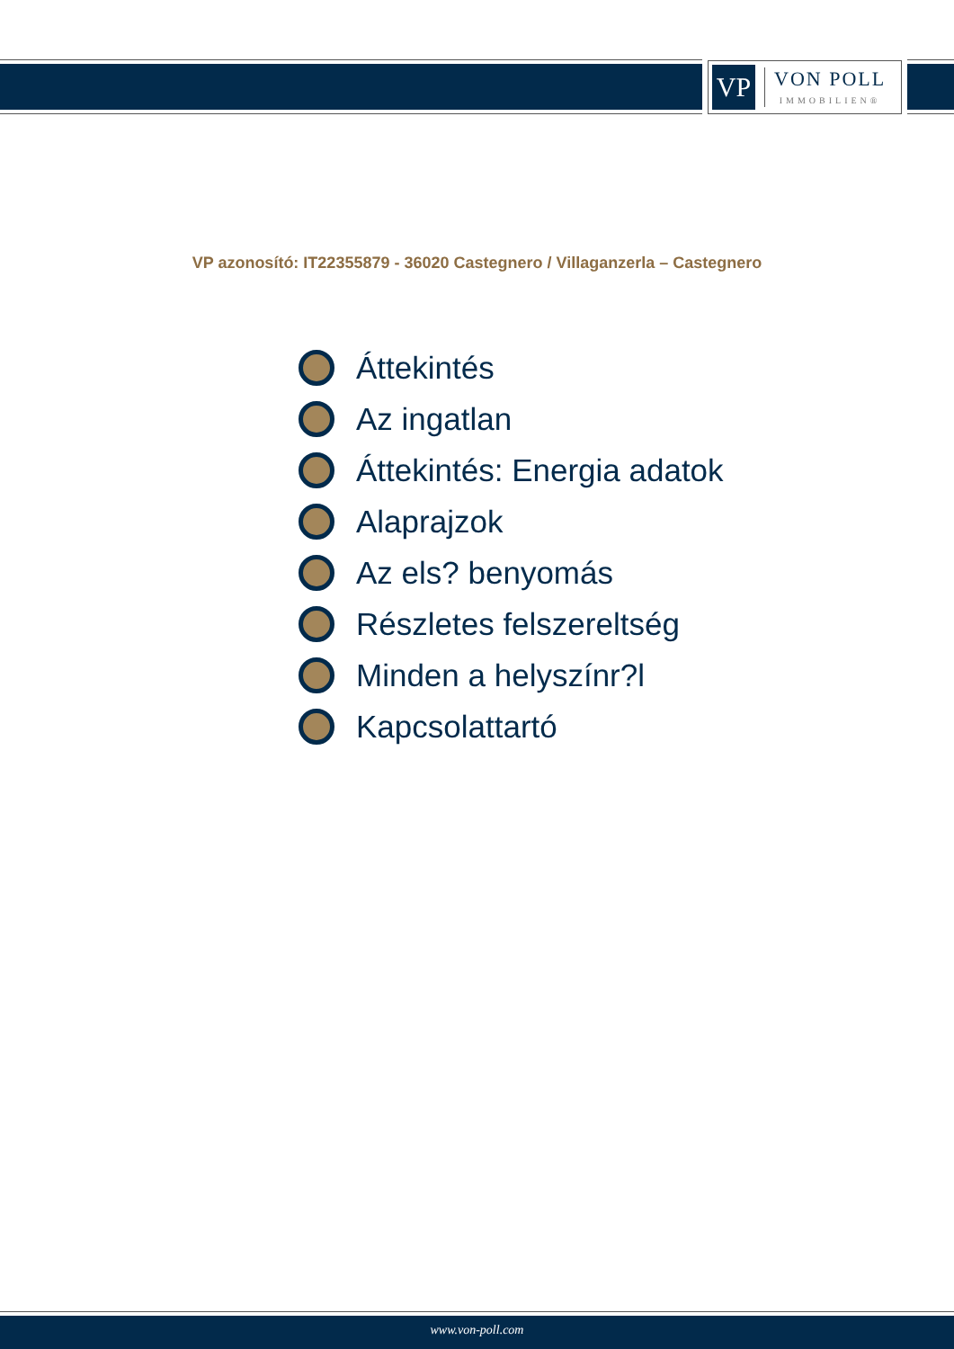VP
VON POLL
IMMOBILIEN®
VP azonosító: IT22355879 - 36020 Castegnero / Villaganzerla – Castegnero
Áttekintés
Az ingatlan
Áttekintés: Energia adatok
Alaprajzok
Az els? benyomás
Részletes felszereltség
Minden a helyszínr?l
Kapcsolattartó
www.von-poll.com